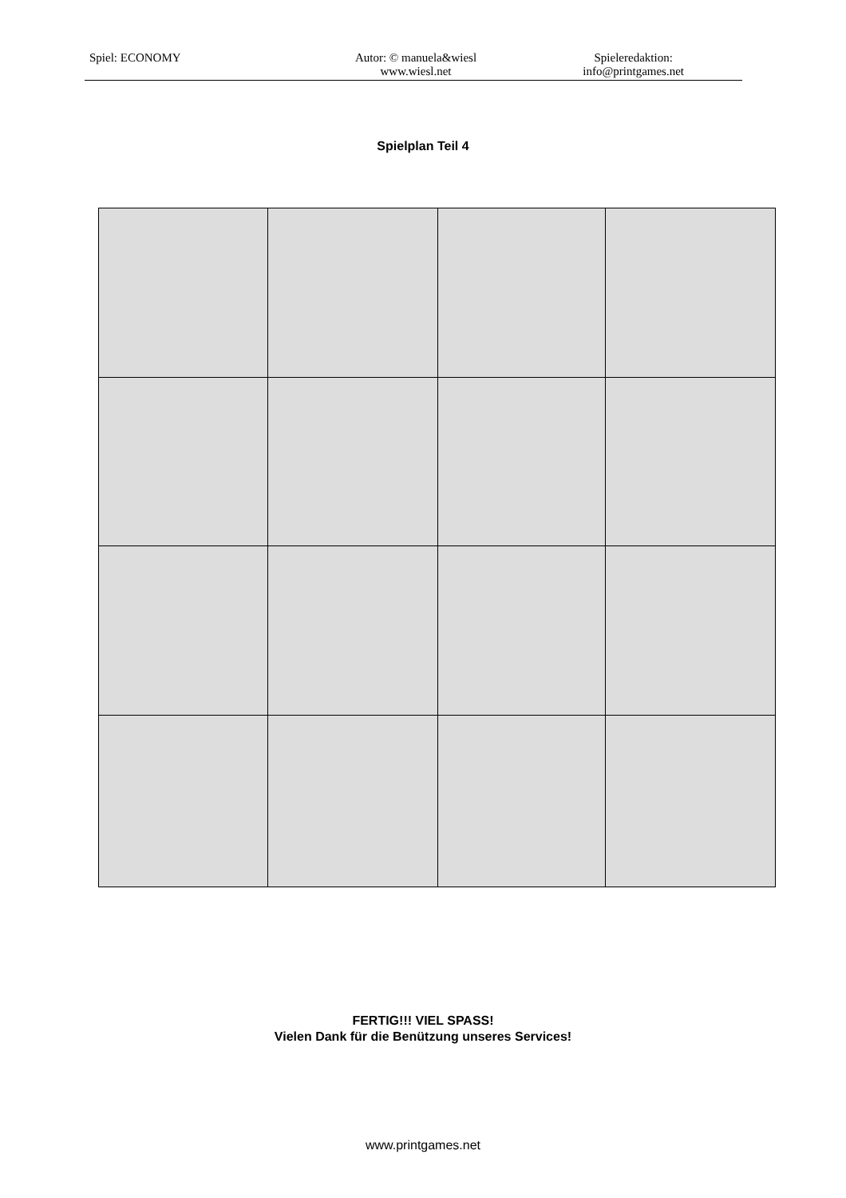Spiel: ECONOMY Autor: © manuela&wiesl
www.wiesl.net
Spieleredaktion:
info@printgames.net
Spielplan Teil 4
FERTIG!!! VIEL SPASS!
Vielen Dank für die Benützung unseres Services!
www.printgames.net